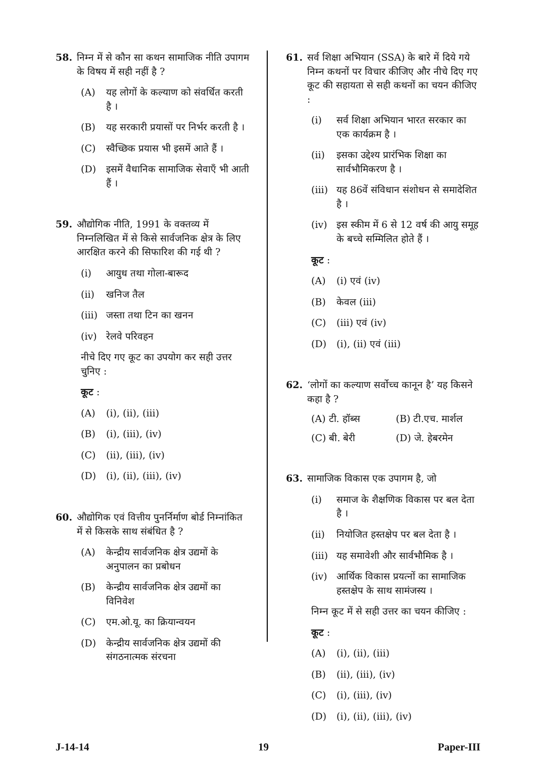58. निम्न में से कौन सा कथन सामाजिक नीति उपागम के विषय में सही नहीं है ?
(A) यह लोगों के कल्याण को संवर्धित करती है ।
(B) यह सरकारी प्रयासों पर निर्भर करती है ।
(C) स्वैच्छिक प्रयास भी इसमें आते हैं ।
(D) इसमें वैधानिक सामाजिक सेवाएँ भी आती हैं ।
59. औद्योगिक नीति, 1991 के वक्तव्य में निम्नलिखित में से किसे सार्वजनिक क्षेत्र के लिए आरक्षित करने की सिफारिश की गई थी ?
(i) आयुध तथा गोला-बारूद
(ii) खनिज तैल
(iii) जस्ता तथा टिन का खनन
(iv) रेलवे परिवहन
नीचे दिए गए कूट का उपयोग कर सही उत्तर चुनिए :
कूट :
(A) (i), (ii), (iii)
(B) (i), (iii), (iv)
(C) (ii), (iii), (iv)
(D) (i), (ii), (iii), (iv)
60. औद्योगिक एवं वित्तीय पुनर्निर्माण बोर्ड निम्नांकित में से किसके साथ संबंधित है ?
(A) केन्द्रीय सार्वजनिक क्षेत्र उद्यमों के अनुपालन का प्रबोधन
(B) केन्द्रीय सार्वजनिक क्षेत्र उद्यमों का विनिवेश
(C) एम.ओ.यू. का क्रियान्वयन
(D) केन्द्रीय सार्वजनिक क्षेत्र उद्यमों की संगठनात्मक संरचना
61. सर्व शिक्षा अभियान (SSA) के बारे में दिये गये निम्न कथनों पर विचार कीजिए और नीचे दिए गए कूट की सहायता से सही कथनों का चयन कीजिए :
(i) सर्व शिक्षा अभियान भारत सरकार का एक कार्यक्रम है ।
(ii) इसका उद्देश्य प्रारंभिक शिक्षा का सार्वभौमिकरण है ।
(iii) यह 86वें संविधान संशोधन से समादेशित है ।
(iv) इस स्कीम में 6 से 12 वर्ष की आयु समूह के बच्चे सम्मिलित होते हैं ।
कूट :
(A) (i) एवं (iv)
(B) केवल (iii)
(C) (iii) एवं (iv)
(D) (i), (ii) एवं (iii)
62. ‘लोगों का कल्याण सर्वोच्च कानून है’ यह किसने कहा है ?
(A) टी. हॉब्स (B) टी.एच. मार्शल
(C) बी. बेरी (D) जे. हेबरमेन
63. सामाजिक विकास एक उपागम है, जो
(i) समाज के शैक्षणिक विकास पर बल देता है ।
(ii) नियोजित हस्तक्षेप पर बल देता है ।
(iii) यह समावेशी और सार्वभौमिक है ।
(iv) आर्थिक विकास प्रयत्नों का सामाजिक हस्तक्षेप के साथ सामंजस्य ।
निम्न कूट में से सही उत्तर का चयन कीजिए :
कूट :
(A) (i), (ii), (iii)
(B) (ii), (iii), (iv)
(C) (i), (iii), (iv)
(D) (i), (ii), (iii), (iv)
J-14-14 19 Paper-III